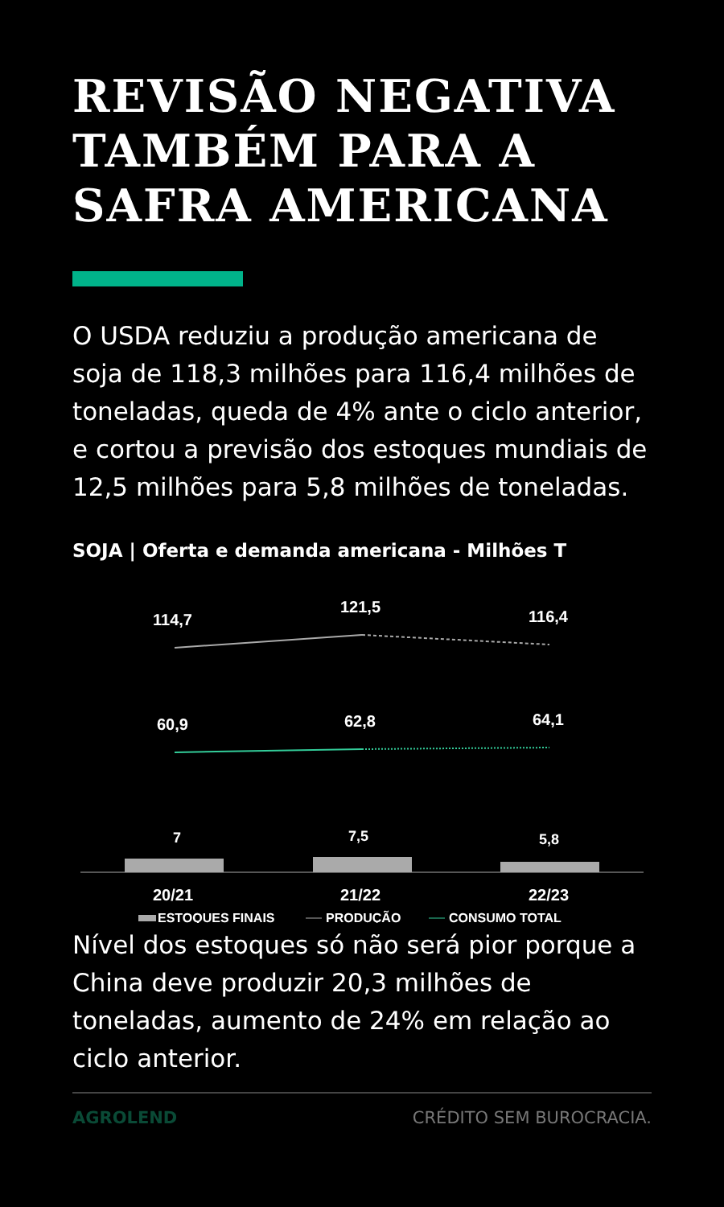REVISÃO NEGATIVA TAMBÉM PARA A SAFRA AMERICANA
O USDA reduziu a produção americana de soja de 118,3 milhões para 116,4 milhões de toneladas, queda de 4% ante o ciclo anterior, e cortou a previsão dos estoques mundiais de 12,5 milhões para 5,8 milhões de toneladas.
SOJA | Oferta e demanda americana - Milhões T
114,7
121,5
116,4
60,9
62,8
64,1
7
7,5
5,8
20/21
21/22
22/23
ESTOQUES FINAIS
PRODUÇÃO
CONSUMO TOTAL
Nível dos estoques só não será pior porque a China deve produzir 20,3 milhões de toneladas, aumento de 24% em relação ao ciclo anterior.
AGROLEND CRÉDITO SEM BUROCRACIA.